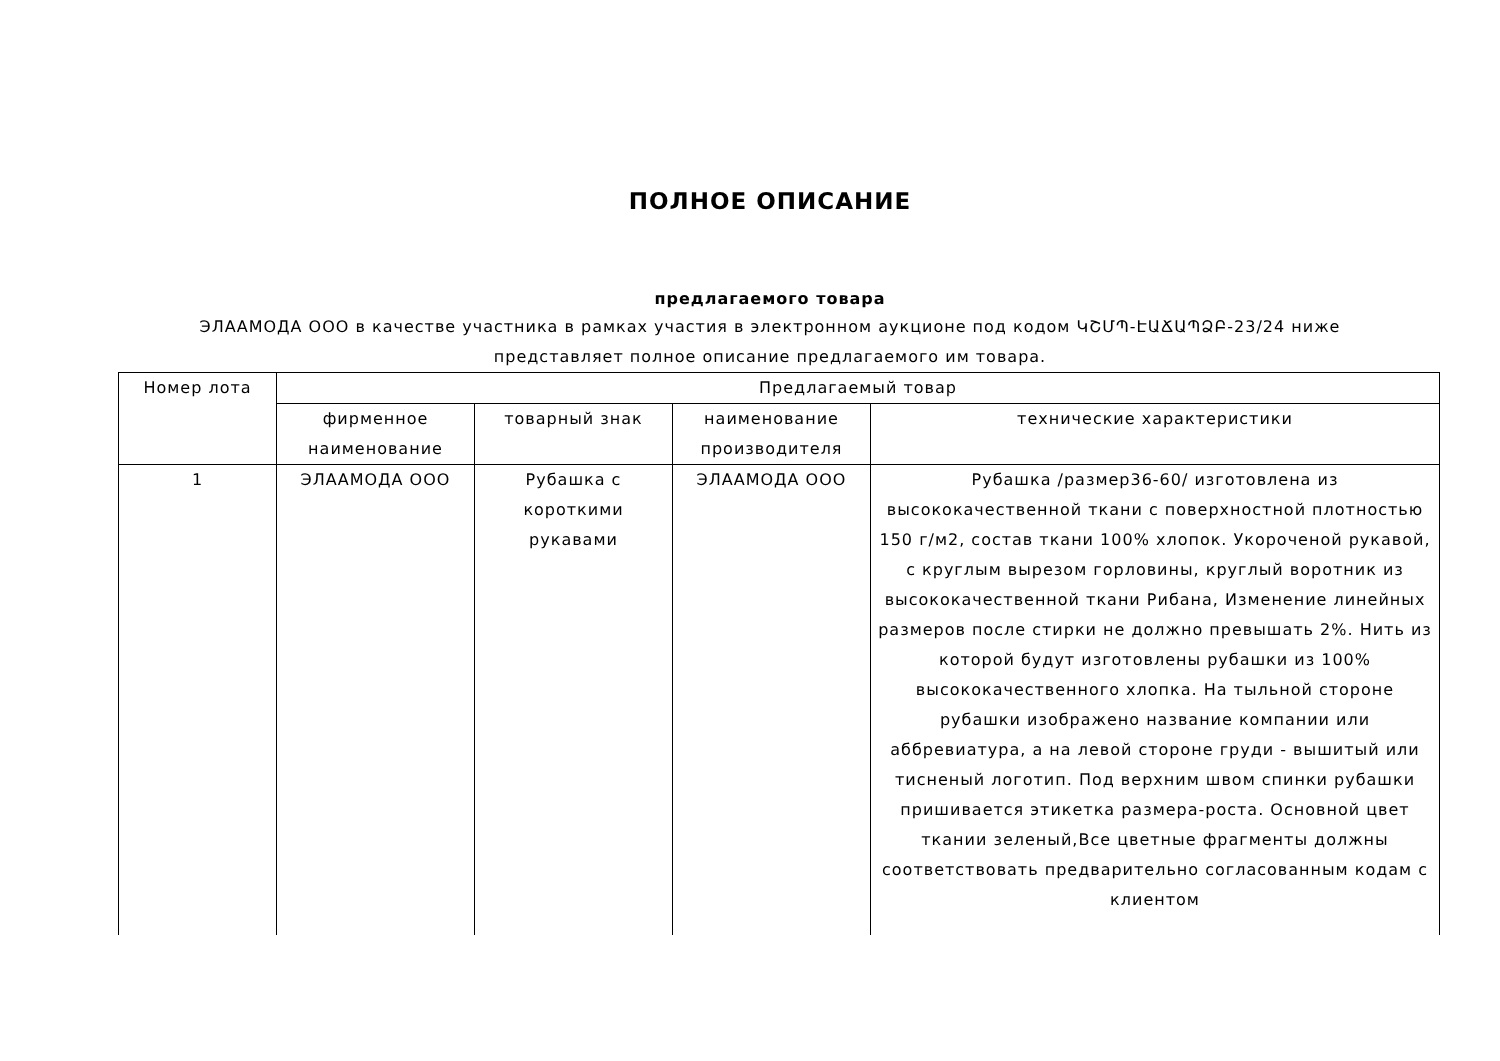ПОЛНОЕ ОПИСАНИЕ
предлагаемого товара
ЭЛААМОДА ООО в качестве участника в рамках участия в электронном аукционе под кодом ԿՇՄՊ-ԷԱՃԱՊՁԲ-23/24 ниже представляет полное описание предлагаемого им товара.
| Номер лота | Предлагаемый товар | | | |
| | фирменное наименование | товарный знак | наименование производителя | технические характеристики |
| 1 | ЭЛААМОДА ООО | Рубашка с короткими рукавами | ЭЛААМОДА ООО | Рубашка /размер36-60/ изготовлена из высококачественной ткани с поверхностной плотностью 150 г/м2, состав ткани 100% хлопок. Укороченой рукавой, с круглым вырезом горловины, круглый воротник из высококачественной ткани Рибана, Изменение линейных размеров после стирки не должно превышать 2%. Нить из которой будут изготовлены рубашки из 100% высококачественного хлопка. На тыльной стороне рубашки изображено название компании или аббревиатура, а на левой стороне груди - вышитый или тисненый логотип. Под верхним швом спинки рубашки пришивается этикетка размера-роста. Основной цвет ткании зеленый,Все цветные фрагменты должны соответствовать предварительно согласованным кодам с клиентом |